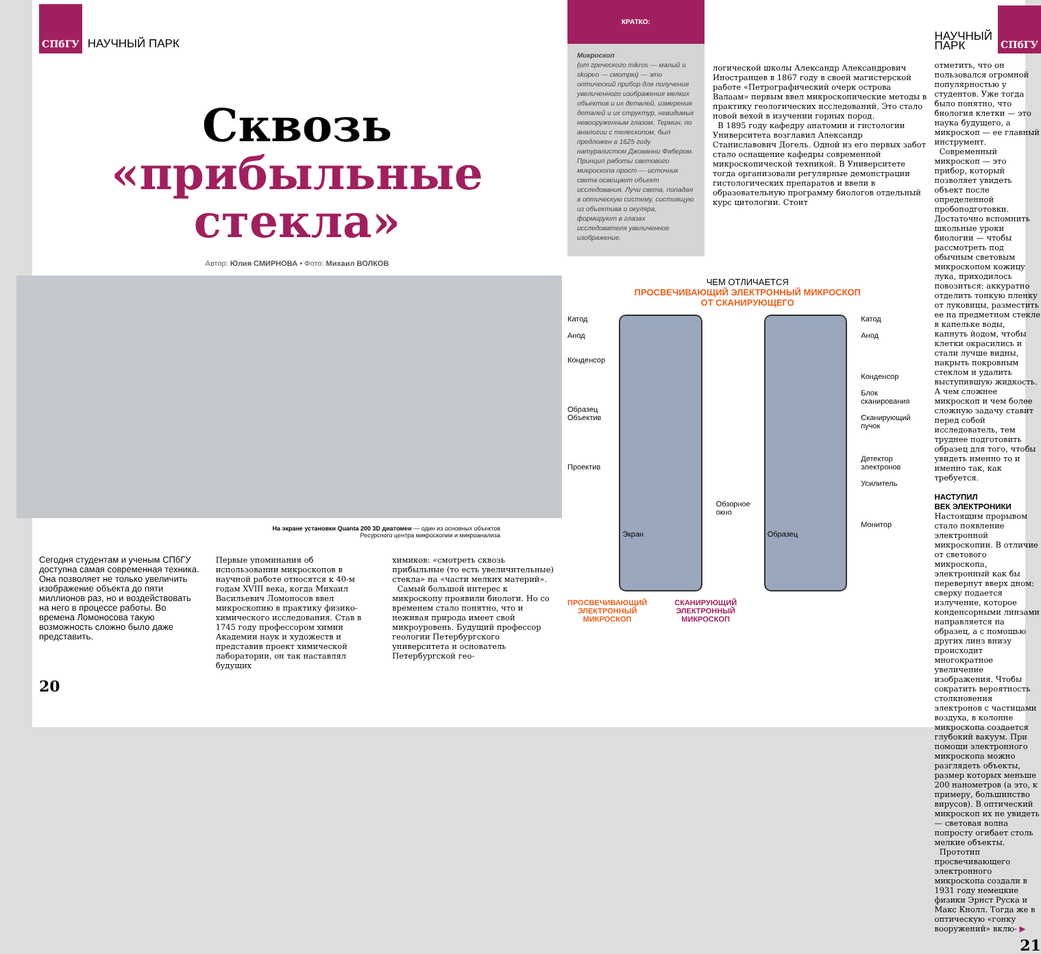СПбГУ НАУЧНЫЙ ПАРК
Сквозь
«прибыльные
стекла»
Автор: Юлия СМИРНОВА • Фото: Михаил ВОЛКОВ
На экране установки Quanta 200 3D диатомеи — один из основных объектов
Ресурсного центра микроскопии и микроанализа
Сегодня студентам и ученым СПбГУ доступна самая современная техника. Она позволяет не только увеличить изображение объекта до пяти миллионов раз, но и воздействовать на него в процессе работы. Во времена Ломоносова такую возможность сложно было даже представить.
Первые упоминания об использовании микроскопов в научной работе относятся к 40-м годам XVIII века, когда Михаил Васильевич Ломоносов ввел микроскопию в практику физико-химического исследования. Став в 1745 году профессором химии Академии наук и художеств и представив проект химической лаборатории, он так наставлял будущих
химиков: «смотреть сквозь прибыльные (то есть увеличительные) стекла» на «части мелких материй».
Самый большой интерес к микроскопу проявили биологи. Но со временем стало понятно, что и неживая природа имеет свой микроуровень. Будущий профессор геологии Петербургского университета и основатель Петербургской гео-
20
КРАТКО:
Микроскоп
(от греческого mikros — малый и skopeo — смотрю) — это оптический прибор для получения увеличенного изображения мелких объектов и их деталей, измерения деталей и их структур, невидимых невооруженным глазом. Термин, по аналогии с телескопом, был предложен в 1625 году натуралистом Джованни Фабером. Принцип работы светового микроскопа прост — источник света освещает объект исследования. Лучи света, попадая в оптическую систему, состоящую из объектива и окуляра, формируют в глазах исследователя увеличенное изображение.
логической школы Александр Александрович Иностранцев в 1867 году в своей магистерской работе «Петрографический очерк острова Валаам» первым ввел микроскопические методы в практику геологических исследований. Это стало новой вехой в изучении горных пород.
В 1895 году кафедру анатомии и гистологии Университета возглавил Александр Станиславович Догель. Одной из его первых забот стало оснащение кафедры современной микроскопической техникой. В Университете тогда организовали регулярные демонстрации гистологических препаратов и ввели в образовательную программу биологов отдельный курс цитологии. Стоит
ЧЕМ ОТЛИЧАЕТСЯ
ПРОСВЕЧИВАЮЩИЙ ЭЛЕКТРОННЫЙ МИКРОСКОП
ОТ СКАНИРУЮЩЕГО
Катод
Анод
Конденсор
Образец
Объектив
Проектив
Экран
Обзорное окно
Образец
Катод
Анод
Конденсор
Блок сканирования
Сканирующий пучок
Детектор электронов
Усилитель
Монитор
ПРОСВЕЧИВАЮЩИЙ
ЭЛЕКТРОННЫЙ
МИКРОСКОП СКАНИРУЮЩИЙ
ЭЛЕКТРОННЫЙ
МИКРОСКОП
НАУЧНЫЙ ПАРК СПбГУ
отметить, что он пользовался огромной популярностью у студентов. Уже тогда было понятно, что биология клетки — это наука будущего, а микроскоп — ее главный инструмент.
Современный микроскоп — это прибор, который позволяет увидеть объект после определенной пробоподготовки. Достаточно вспомнить школьные уроки биологии — чтобы рассмотреть под обычным световым микроскопом кожицу лука, приходилось повозиться: аккуратно отделить тонкую пленку от луковицы, разместить ее на предметном стекле в капельке воды, капнуть йодом, чтобы клетки окрасились и стали лучше видны, накрыть покровным стеклом и удалить выступившую жидкость. А чем сложнее микроскоп и чем более сложную задачу ставит перед собой исследователь, тем труднее подготовить образец для того, чтобы увидеть именно то и именно так, как требуется.
НАСТУПИЛ
ВЕК ЭЛЕКТРОНИКИ
Настоящим прорывом стало появление электронной микроскопии. В отличие от светового микроскопа, электронный как бы перевернут вверх дном: сверху подается излучение, которое конденсорными линзами направляется на образец, а с помощью других линз внизу происходит многократное увеличение изображения. Чтобы сократить вероятность столкновения электронов с частицами воздуха, в колонне микроскопа создается глубокий вакуум. При помощи электронного микроскопа можно разглядеть объекты, размер которых меньше 200 нанометров (а это, к примеру, большинство вирусов). В оптический микроскоп их не увидеть — световая волна попросту огибает столь мелкие объекты.
Прототип просвечивающего электронного микроскопа создали в 1931 году немецкие физики Эрнст Руска и Макс Кнолл. Тогда же в оптическую «гонку вооружений» вклю- ▶
21